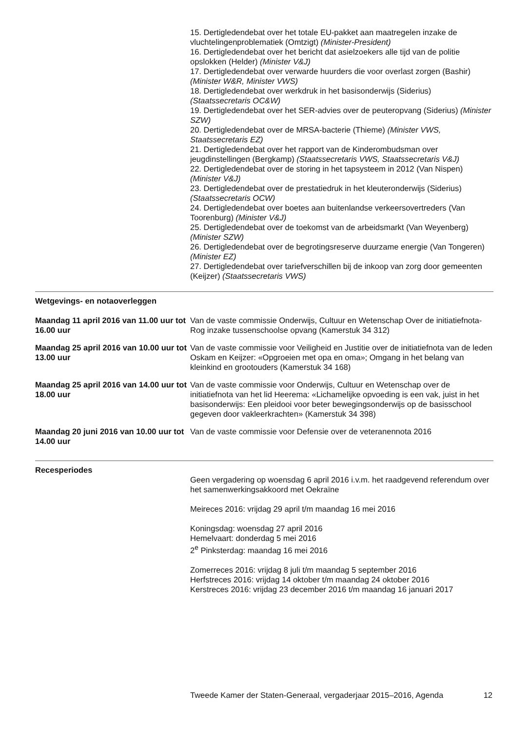15. Dertigledendebat over het totale EU-pakket aan maatregelen inzake de vluchtelingenproblematiek (Omtzigt) (Minister-President)
16. Dertigledendebat over het bericht dat asielzoekers alle tijd van de politie opslokken (Helder) (Minister V&J)
17. Dertigledendebat over verwarde huurders die voor overlast zorgen (Bashir) (Minister W&R, Minister VWS)
18. Dertigledendebat over werkdruk in het basisonderwijs (Siderius) (Staatssecretaris OC&W)
19. Dertigledendebat over het SER-advies over de peuteropvang (Siderius) (Minister SZW)
20. Dertigledendebat over de MRSA-bacterie (Thieme) (Minister VWS, Staatssecretaris EZ)
21. Dertigledendebat over het rapport van de Kinderombudsman over jeugdinstellingen (Bergkamp) (Staatssecretaris VWS, Staatssecretaris V&J)
22. Dertigledendebat over de storing in het tapsysteem in 2012 (Van Nispen) (Minister V&J)
23. Dertigledendebat over de prestatiedruk in het kleuteronderwijs (Siderius) (Staatssecretaris OCW)
24. Dertigledendebat over boetes aan buitenlandse verkeersovertreders (Van Toorenburg) (Minister V&J)
25. Dertigledendebat over de toekomst van de arbeidsmarkt (Van Weyenberg) (Minister SZW)
26. Dertigledendebat over de begrotingsreserve duurzame energie (Van Tongeren) (Minister EZ)
27. Dertigledendebat over tariefverschillen bij de inkoop van zorg door gemeenten (Keijzer) (Staatssecretaris VWS)
Wetgevings- en notaoverleggen
Maandag 11 april 2016 van 11.00 uur tot 16.00 uur
Van de vaste commissie Onderwijs, Cultuur en Wetenschap Over de initiatiefnota-Rog inzake tussenschoolse opvang (Kamerstuk 34 312)
Maandag 25 april 2016 van 10.00 uur tot 13.00 uur
Van de vaste commissie voor Veiligheid en Justitie over de initiatiefnota van de leden Oskam en Keijzer: «Opgroeien met opa en oma»; Omgang in het belang van kleinkind en grootouders (Kamerstuk 34 168)
Maandag 25 april 2016 van 14.00 uur tot 18.00 uur
Van de vaste commissie voor Onderwijs, Cultuur en Wetenschap over de initiatiefnota van het lid Heerema: «Lichamelijke opvoeding is een vak, juist in het basisonderwijs: Een pleidooi voor beter bewegingsonderwijs op de basisschool gegeven door vakleerkrachten» (Kamerstuk 34 398)
Maandag 20 juni 2016 van 10.00 uur tot 14.00 uur
Van de vaste commissie voor Defensie over de veteranennota 2016
Recesperiodes
Geen vergadering op woensdag 6 april 2016 i.v.m. het raadgevend referendum over het samenwerkingsakkoord met Oekraïne
Meireces 2016: vrijdag 29 april t/m maandag 16 mei 2016
Koningsdag: woensdag 27 april 2016
Hemelvaart: donderdag 5 mei 2016
2<sup>e</sup> Pinksterdag: maandag 16 mei 2016
Zomerreces 2016: vrijdag 8 juli t/m maandag 5 september 2016
Herfstreces 2016: vrijdag 14 oktober t/m maandag 24 oktober 2016
Kerstreces 2016: vrijdag 23 december 2016 t/m maandag 16 januari 2017
Tweede Kamer der Staten-Generaal, vergaderjaar 2015–2016, Agenda 12